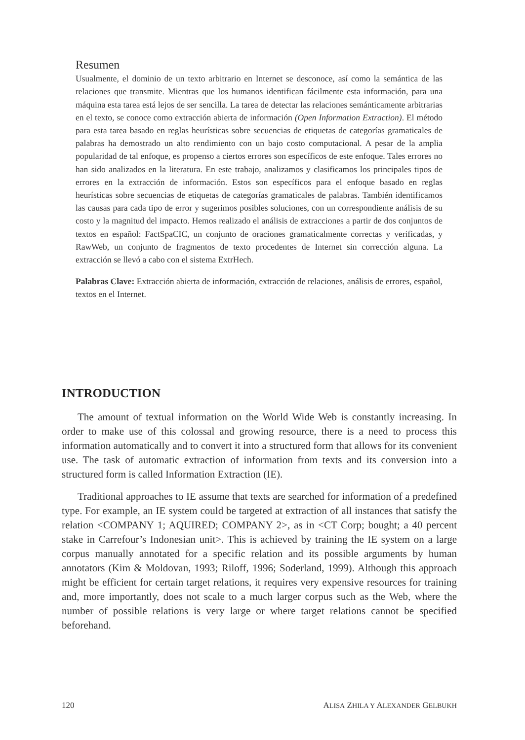Resumen
Usualmente, el dominio de un texto arbitrario en Internet se desconoce, así como la semántica de las relaciones que transmite. Mientras que los humanos identifican fácilmente esta información, para una máquina esta tarea está lejos de ser sencilla. La tarea de detectar las relaciones semánticamente arbitrarias en el texto, se conoce como extracción abierta de información (Open Information Extraction). El método para esta tarea basado en reglas heurísticas sobre secuencias de etiquetas de categorías gramaticales de palabras ha demostrado un alto rendimiento con un bajo costo computacional. A pesar de la amplia popularidad de tal enfoque, es propenso a ciertos errores son específicos de este enfoque. Tales errores no han sido analizados en la literatura. En este trabajo, analizamos y clasificamos los principales tipos de errores en la extracción de información. Estos son específicos para el enfoque basado en reglas heurísticas sobre secuencias de etiquetas de categorías gramaticales de palabras. También identificamos las causas para cada tipo de error y sugerimos posibles soluciones, con un correspondiente análisis de su costo y la magnitud del impacto. Hemos realizado el análisis de extracciones a partir de dos conjuntos de textos en español: FactSpaCIC, un conjunto de oraciones gramaticalmente correctas y verificadas, y RawWeb, un conjunto de fragmentos de texto procedentes de Internet sin corrección alguna. La extracción se llevó a cabo con el sistema ExtrHech.
Palabras Clave: Extracción abierta de información, extracción de relaciones, análisis de errores, español, textos en el Internet.
INTRODUCTION
The amount of textual information on the World Wide Web is constantly increasing. In order to make use of this colossal and growing resource, there is a need to process this information automatically and to convert it into a structured form that allows for its convenient use. The task of automatic extraction of information from texts and its conversion into a structured form is called Information Extraction (IE).
Traditional approaches to IE assume that texts are searched for information of a predefined type. For example, an IE system could be targeted at extraction of all instances that satisfy the relation <COMPANY 1; AQUIRED; COMPANY 2>, as in <CT Corp; bought; a 40 percent stake in Carrefour’s Indonesian unit>. This is achieved by training the IE system on a large corpus manually annotated for a specific relation and its possible arguments by human annotators (Kim & Moldovan, 1993; Riloff, 1996; Soderland, 1999). Although this approach might be efficient for certain target relations, it requires very expensive resources for training and, more importantly, does not scale to a much larger corpus such as the Web, where the number of possible relations is very large or where target relations cannot be specified beforehand.
120 ALISA ZHILA Y ALEXANDER GELBUKH